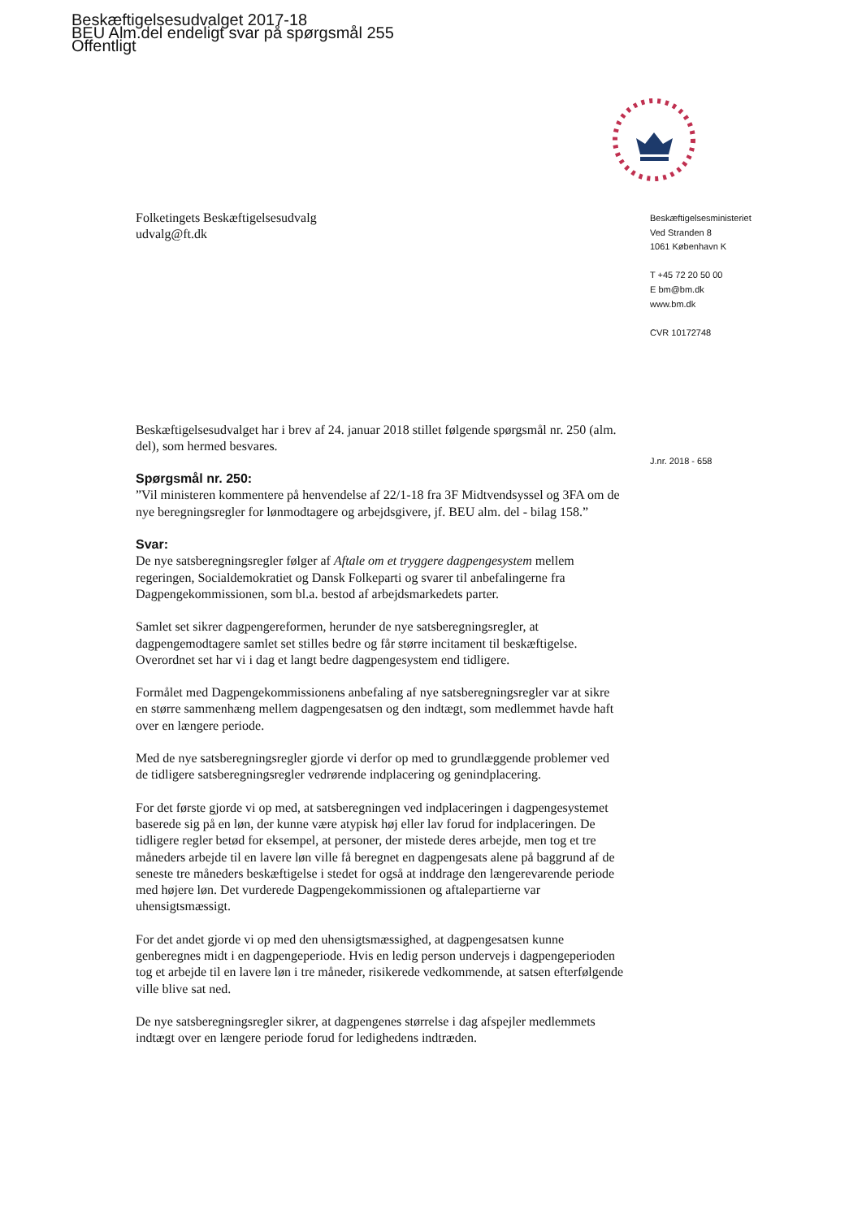Beskæftigelsesudvalget 2017-18
BEU Alm.del endeligt svar på spørgsmål 255
Offentligt
Beskæftigelsesministeriet
Ved Stranden 8
1061 København K
T +45 72 20 50 00
E bm@bm.dk
www.bm.dk
CVR 10172748
J.nr. 2018 - 658
Folketingets Beskæftigelsesudvalg
udvalg@ft.dk
Beskæftigelsesudvalget har i brev af 24. januar 2018 stillet følgende spørgsmål nr. 250 (alm. del), som hermed besvares.
Spørgsmål nr. 250:
”Vil ministeren kommentere på henvendelse af 22/1-18 fra 3F Midtvendsyssel og 3FA om de nye beregningsregler for lønmodtagere og arbejdsgivere, jf. BEU alm. del - bilag 158.”
Svar:
De nye satsberegningsregler følger af Aftale om et tryggere dagpengesystem mellem regeringen, Socialdemokratiet og Dansk Folkeparti og svarer til anbefalingerne fra Dagpengekommissionen, som bl.a. bestod af arbejdsmarkedets parter.
Samlet set sikrer dagpengereformen, herunder de nye satsberegningsregler, at dagpengemodtagere samlet set stilles bedre og får større incitament til beskæftigelse. Overordnet set har vi i dag et langt bedre dagpengesystem end tidligere.
Formålet med Dagpengekommissionens anbefaling af nye satsberegningsregler var at sikre en større sammenhæng mellem dagpengesatsen og den indtægt, som medlemmet havde haft over en længere periode.
Med de nye satsberegningsregler gjorde vi derfor op med to grundlæggende problemer ved de tidligere satsberegningsregler vedrørende indplacering og genindplacering.
For det første gjorde vi op med, at satsberegningen ved indplaceringen i dagpengesystemet baserede sig på en løn, der kunne være atypisk høj eller lav forud for indplaceringen. De tidligere regler betød for eksempel, at personer, der mistede deres arbejde, men tog et tre måneders arbejde til en lavere løn ville få beregnet en dagpengesats alene på baggrund af de seneste tre måneders beskæftigelse i stedet for også at inddrage den længerevarende periode med højere løn. Det vurderede Dagpengekommissionen og aftalepartierne var uhensigtsmæssigt.
For det andet gjorde vi op med den uhensigtsmæssighed, at dagpengesatsen kunne genberegnes midt i en dagpengeperiode. Hvis en ledig person undervejs i dagpengeperioden tog et arbejde til en lavere løn i tre måneder, risikerede vedkommende, at satsen efterfølgende ville blive sat ned.
De nye satsberegningsregler sikrer, at dagpengenes størrelse i dag afspejler medlemmets indtægt over en længere periode forud for ledighedens indtræden.